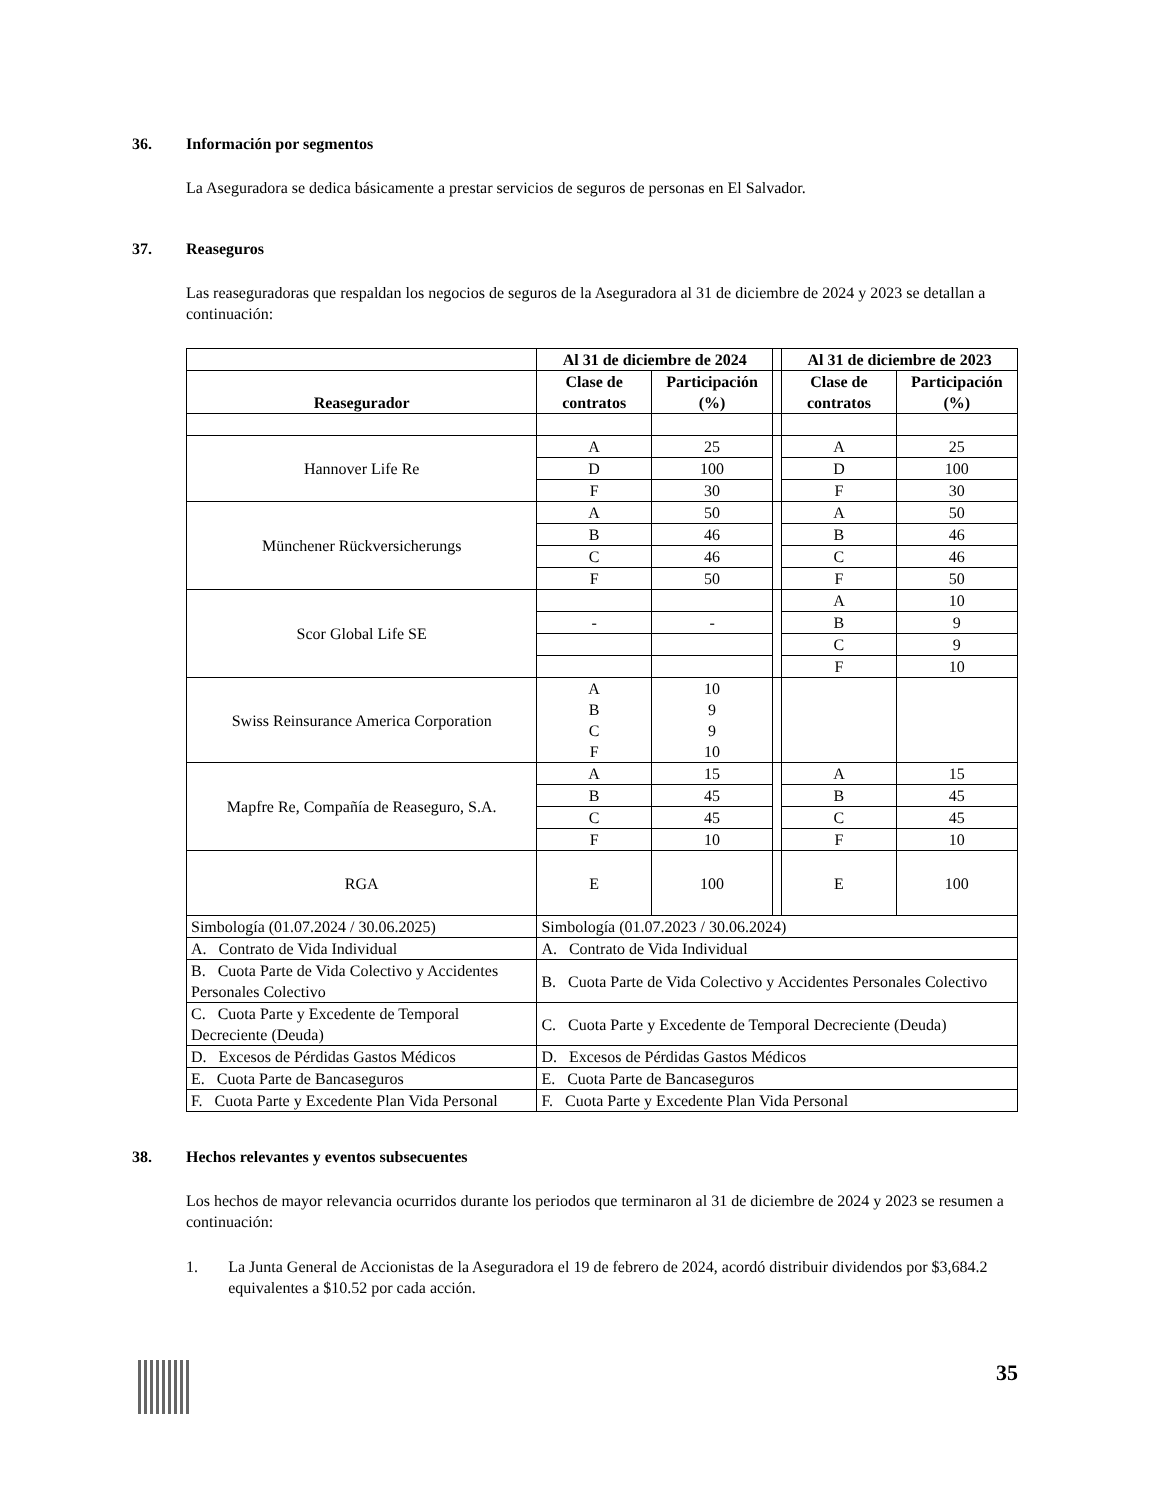36. Información por segmentos
La Aseguradora se dedica básicamente a prestar servicios de seguros de personas en El Salvador.
37. Reaseguros
Las reaseguradoras que respaldan los negocios de seguros de la Aseguradora al 31 de diciembre de 2024 y 2023 se detallan a continuación:
| | Al 31 de diciembre de 2024 | | | Al 31 de diciembre de 2023 | |
| --- | --- | --- | --- | --- | --- |
| Reasegurador | Clase de contratos | Participación (%) | | Clase de contratos | Participación (%) |
| Hannover Life Re | A | 25 | | A | 25 |
| | D | 100 | | D | 100 |
| | F | 30 | | F | 30 |
| Münchener Rückversicherungs | A | 50 | | A | 50 |
| | B | 46 | | B | 46 |
| | C | 46 | | C | 46 |
| | F | 50 | | F | 50 |
| Scor Global Life SE | | | | A | 10 |
| | - | - | | B | 9 |
| | | | | C | 9 |
| | | | | F | 10 |
| Swiss Reinsurance America Corporation | A B C F | 10 9 9 10 | | | |
| Mapfre Re, Compañía de Reaseguro, S.A. | A | 15 | | A | 15 |
| | B | 45 | | B | 45 |
| | C | 45 | | C | 45 |
| | F | 10 | | F | 10 |
| RGA | E | 100 | | E | 100 |
| Simbología (01.07.2024 / 30.06.2025) | Simbología (01.07.2023 / 30.06.2024) | | | | |
| A. Contrato de Vida Individual | A. Contrato de Vida Individual | | | | |
| B. Cuota Parte de Vida Colectivo y Accidentes Personales Colectivo | B. Cuota Parte de Vida Colectivo y Accidentes Personales Colectivo | | | | |
| C. Cuota Parte y Excedente de Temporal Decreciente (Deuda) | C. Cuota Parte y Excedente de Temporal Decreciente (Deuda) | | | | |
| D. Excesos de Pérdidas Gastos Médicos | D. Excesos de Pérdidas Gastos Médicos | | | | |
| E. Cuota Parte de Bancaseguros | E. Cuota Parte de Bancaseguros | | | | |
| F. Cuota Parte y Excedente Plan Vida Personal | F. Cuota Parte y Excedente Plan Vida Personal | | | | |
38. Hechos relevantes y eventos subsecuentes
Los hechos de mayor relevancia ocurridos durante los periodos que terminaron al 31 de diciembre de 2024 y 2023 se resumen a continuación:
1. La Junta General de Accionistas de la Aseguradora el 19 de febrero de 2024, acordó distribuir dividendos por $3,684.2 equivalentes a $10.52 por cada acción.
35